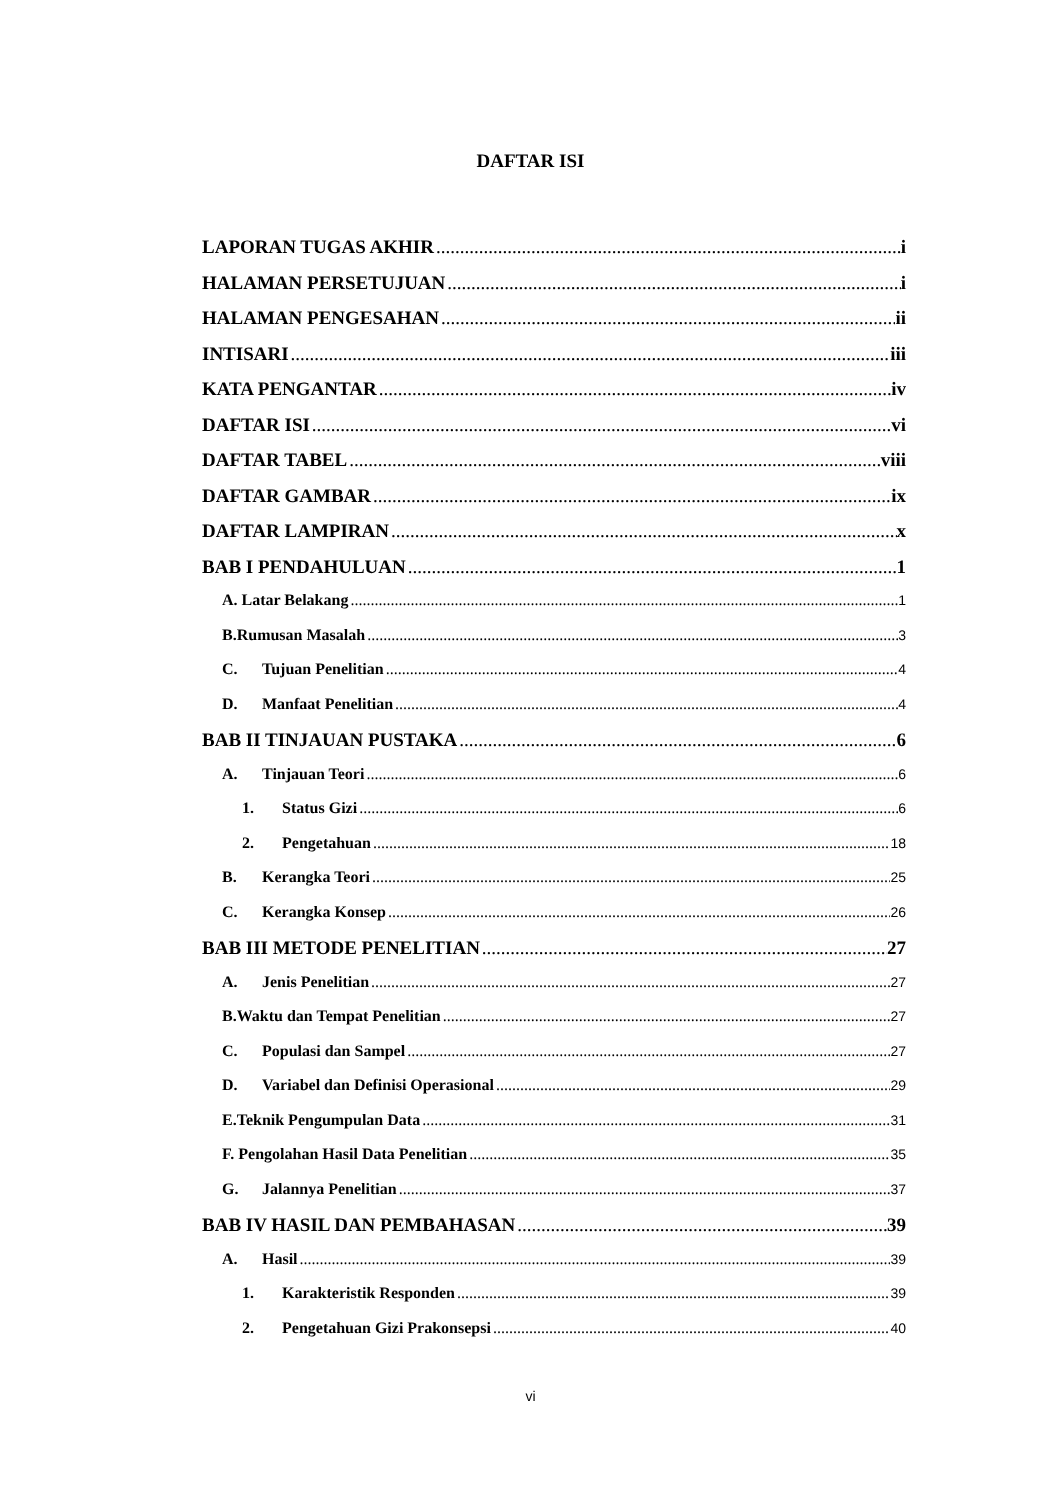DAFTAR ISI
LAPORAN TUGAS AKHIR i
HALAMAN PERSETUJUAN i
HALAMAN PENGESAHAN ii
INTISARI iii
KATA PENGANTAR iv
DAFTAR ISI vi
DAFTAR TABEL viii
DAFTAR GAMBAR ix
DAFTAR LAMPIRAN x
BAB I PENDAHULUAN 1
A. Latar Belakang 1
B.Rumusan Masalah 3
C. Tujuan Penelitian 4
D. Manfaat Penelitian 4
BAB II TINJAUAN PUSTAKA 6
A. Tinjauan Teori 6
1. Status Gizi 6
2. Pengetahuan 18
B. Kerangka Teori 25
C. Kerangka Konsep 26
BAB III METODE PENELITIAN 27
A. Jenis Penelitian 27
B.Waktu dan Tempat Penelitian 27
C. Populasi dan Sampel 27
D. Variabel dan Definisi Operasional 29
E.Teknik Pengumpulan Data 31
F. Pengolahan Hasil Data Penelitian 35
G. Jalannya Penelitian 37
BAB IV HASIL DAN PEMBAHASAN 39
A. Hasil 39
1. Karakteristik Responden 39
2. Pengetahuan Gizi Prakonsepsi 40
vi